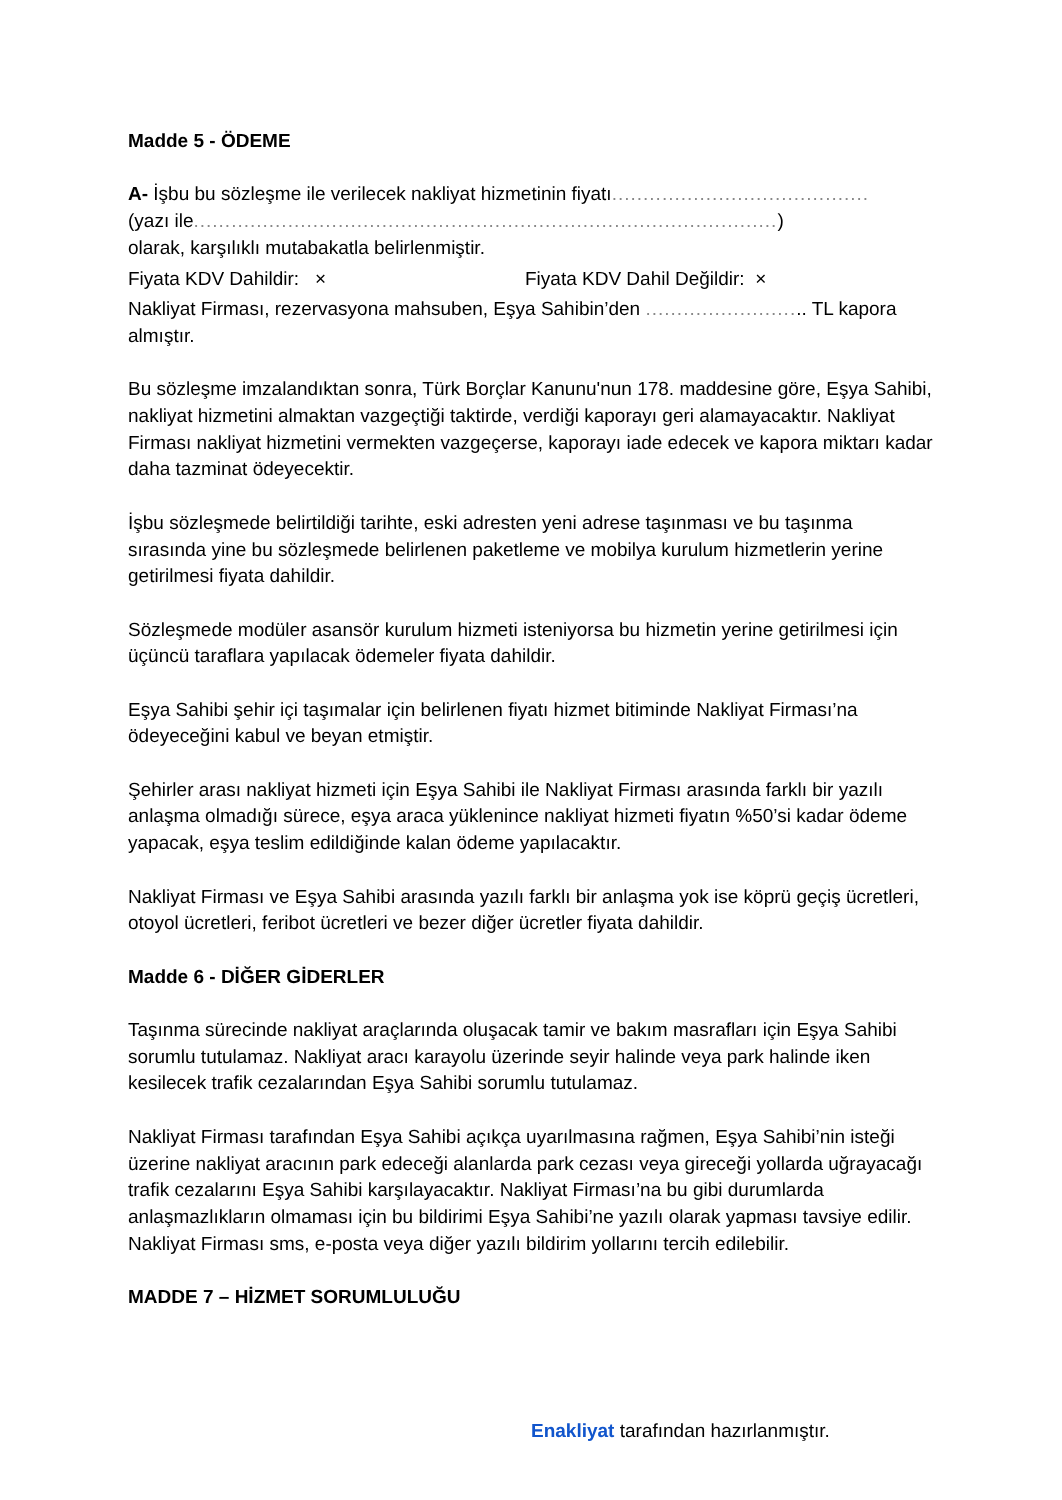Madde 5 - ÖDEME
A- İşbu bu sözleşme ile verilecek nakliyat hizmetinin fiyatı.........................................
(yazı ile.............................................................................................)
olarak, karşılıklı mutabakatla belirlenmiştir.
Fiyata KDV Dahildir: × Fiyata KDV Dahil Değildir: ×
Nakliyat Firması, rezervasyona mahsuben, Eşya Sahibin’den .......................... TL kapora almıştır.
Bu sözleşme imzalandıktan sonra, Türk Borçlar Kanunu'nun 178. maddesine göre, Eşya Sahibi, nakliyat hizmetini almaktan vazgeçtiği taktirde, verdiği kaporayı geri alamayacaktır. Nakliyat Firması nakliyat hizmetini vermekten vazgeçerse, kaporayı iade edecek ve kapora miktarı kadar daha tazminat ödeyecektir.
İşbu sözleşmede belirtildiği tarihte, eski adresten yeni adrese taşınması ve bu taşınma sırasında yine bu sözleşmede belirlenen paketleme ve mobilya kurulum hizmetlerin yerine getirilmesi fiyata dahildir.
Sözleşmede modüler asansör kurulum hizmeti isteniyorsa bu hizmetin yerine getirilmesi için üçüncü taraflara yapılacak ödemeler fiyata dahildir.
Eşya Sahibi şehir içi taşımalar için belirlenen fiyatı hizmet bitiminde Nakliyat Firması’na ödeyeceğini kabul ve beyan etmiştir.
Şehirler arası nakliyat hizmeti için Eşya Sahibi ile Nakliyat Firması arasında farklı bir yazılı anlaşma olmadığı sürece, eşya araca yüklenince nakliyat hizmeti fiyatın %50’si kadar ödeme yapacak, eşya teslim edildiğinde kalan ödeme yapılacaktır.
Nakliyat Firması ve Eşya Sahibi arasında yazılı farklı bir anlaşma yok ise köprü geçiş ücretleri, otoyol ücretleri, feribot ücretleri ve bezer diğer ücretler fiyata dahildir.
Madde 6 - DİĞER GİDERLER
Taşınma sürecinde nakliyat araçlarında oluşacak tamir ve bakım masrafları için Eşya Sahibi sorumlu tutulamaz. Nakliyat aracı karayolu üzerinde seyir halinde veya park halinde iken kesilecek trafik cezalarından Eşya Sahibi sorumlu tutulamaz.
Nakliyat Firması tarafından Eşya Sahibi açıkça uyarılmasına rağmen, Eşya Sahibi’nin isteği üzerine nakliyat aracının park edeceği alanlarda park cezası veya gireceği yollarda uğrayacağı trafik cezalarını Eşya Sahibi karşılayacaktır. Nakliyat Firması’na bu gibi durumlarda anlaşmazlıkların olmaması için bu bildirimi Eşya Sahibi’ne yazılı olarak yapması tavsiye edilir. Nakliyat Firması sms, e-posta veya diğer yazılı bildirim yollarını tercih edilebilir.
MADDE 7 – HİZMET SORUMLULUĞU
Enakliyat tarafından hazırlanmıştır.